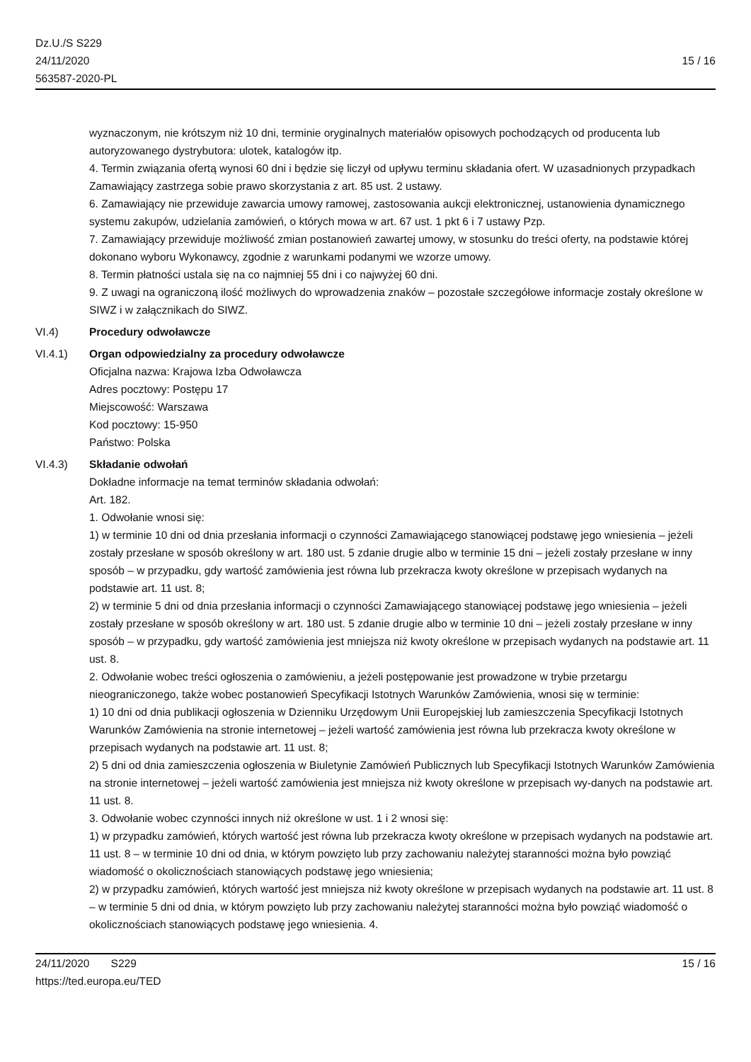Dz.U./S S229
24/11/2020
563587-2020-PL
15 / 16
wyznaczonym, nie krótszym niż 10 dni, terminie oryginalnych materiałów opisowych pochodzących od producenta lub autoryzowanego dystrybutora: ulotek, katalogów itp.
4. Termin związania ofertą wynosi 60 dni i będzie się liczył od upływu terminu składania ofert. W uzasadnionych przypadkach Zamawiający zastrzega sobie prawo skorzystania z art. 85 ust. 2 ustawy.
6. Zamawiający nie przewiduje zawarcia umowy ramowej, zastosowania aukcji elektronicznej, ustanowienia dynamicznego systemu zakupów, udzielania zamówień, o których mowa w art. 67 ust. 1 pkt 6 i 7 ustawy Pzp.
7. Zamawiający przewiduje możliwość zmian postanowień zawartej umowy, w stosunku do treści oferty, na podstawie której dokonano wyboru Wykonawcy, zgodnie z warunkami podanymi we wzorze umowy.
8. Termin płatności ustala się na co najmniej 55 dni i co najwyżej 60 dni.
9. Z uwagi na ograniczoną ilość możliwych do wprowadzenia znaków – pozostałe szczegółowe informacje zostały określone w SIWZ i w załącznikach do SIWZ.
VI.4) Procedury odwoławcze
VI.4.1) Organ odpowiedzialny za procedury odwoławcze
Oficjalna nazwa: Krajowa Izba Odwoławcza
Adres pocztowy: Postępu 17
Miejscowość: Warszawa
Kod pocztowy: 15-950
Państwo: Polska
VI.4.3) Składanie odwołań
Dokładne informacje na temat terminów składania odwołań:
Art. 182.
1. Odwołanie wnosi się:
1) w terminie 10 dni od dnia przesłania informacji o czynności Zamawiającego stanowiącej podstawę jego wniesienia – jeżeli zostały przesłane w sposób określony w art. 180 ust. 5 zdanie drugie albo w terminie 15 dni – jeżeli zostały przesłane w inny sposób – w przypadku, gdy wartość zamówienia jest równa lub przekracza kwoty określone w przepisach wydanych na podstawie art. 11 ust. 8;
2) w terminie 5 dni od dnia przesłania informacji o czynności Zamawiającego stanowiącej podstawę jego wniesienia – jeżeli zostały przesłane w sposób określony w art. 180 ust. 5 zdanie drugie albo w terminie 10 dni – jeżeli zostały przesłane w inny sposób – w przypadku, gdy wartość zamówienia jest mniejsza niż kwoty określone w przepisach wydanych na podstawie art. 11 ust. 8.
2. Odwołanie wobec treści ogłoszenia o zamówieniu, a jeżeli postępowanie jest prowadzone w trybie przetargu nieograniczonego, także wobec postanowień Specyfikacji Istotnych Warunków Zamówienia, wnosi się w terminie:
1) 10 dni od dnia publikacji ogłoszenia w Dzienniku Urzędowym Unii Europejskiej lub zamieszczenia Specyfikacji Istotnych Warunków Zamówienia na stronie internetowej – jeżeli wartość zamówienia jest równa lub przekracza kwoty określone w przepisach wydanych na podstawie art. 11 ust. 8;
2) 5 dni od dnia zamieszczenia ogłoszenia w Biuletynie Zamówień Publicznych lub Specyfikacji Istotnych Warunków Zamówienia na stronie internetowej – jeżeli wartość zamówienia jest mniejsza niż kwoty określone w przepisach wy-danych na podstawie art. 11 ust. 8.
3. Odwołanie wobec czynności innych niż określone w ust. 1 i 2 wnosi się:
1) w przypadku zamówień, których wartość jest równa lub przekracza kwoty określone w przepisach wydanych na podstawie art. 11 ust. 8 – w terminie 10 dni od dnia, w którym powzięto lub przy zachowaniu należytej staranności można było powziąć wiadomość o okolicznościach stanowiących podstawę jego wniesienia;
2) w przypadku zamówień, których wartość jest mniejsza niż kwoty określone w przepisach wydanych na podstawie art. 11 ust. 8 – w terminie 5 dni od dnia, w którym powzięto lub przy zachowaniu należytej staranności można było powziąć wiadomość o okolicznościach stanowiących podstawę jego wniesienia. 4.
24/11/2020 S229
https://ted.europa.eu/TED
15 / 16